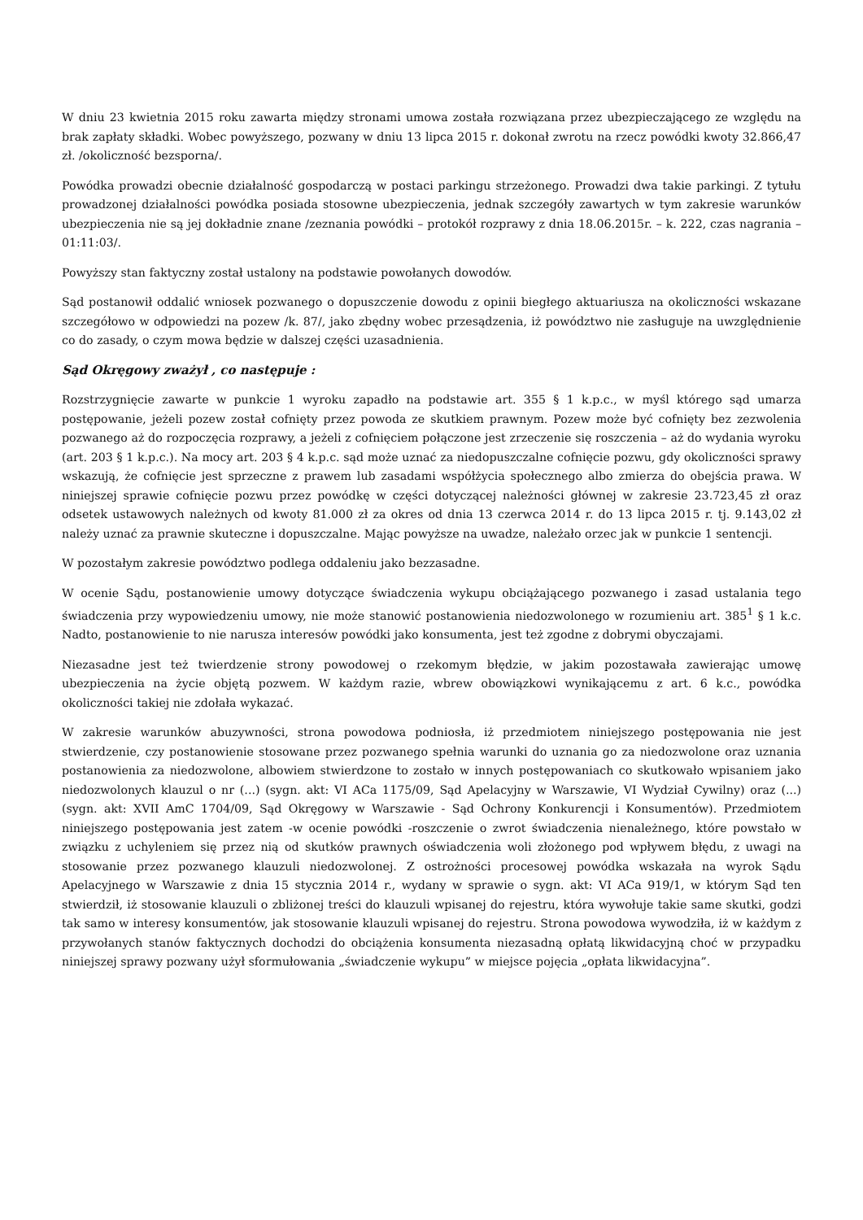W dniu 23 kwietnia 2015 roku zawarta między stronami umowa została rozwiązana przez ubezpieczającego ze względu na brak zapłaty składki. Wobec powyższego, pozwany w dniu 13 lipca 2015 r. dokonał zwrotu na rzecz powódki kwoty 32.866,47 zł. /okoliczność bezsporna/.
Powódka prowadzi obecnie działalność gospodarczą w postaci parkingu strzeżonego. Prowadzi dwa takie parkingi. Z tytułu prowadzonej działalności powódka posiada stosowne ubezpieczenia, jednak szczegóły zawartych w tym zakresie warunków ubezpieczenia nie są jej dokładnie znane /zeznania powódki – protokół rozprawy z dnia 18.06.2015r. – k. 222, czas nagrania – 01:11:03/.
Powyższy stan faktyczny został ustalony na podstawie powołanych dowodów.
Sąd postanowił oddalić wniosek pozwanego o dopuszczenie dowodu z opinii biegłego aktuariusza na okoliczności wskazane szczegółowo w odpowiedzi na pozew /k. 87/, jako zbędny wobec przesądzenia, iż powództwo nie zasługuje na uwzględnienie co do zasady, o czym mowa będzie w dalszej części uzasadnienia.
Sąd Okręgowy zważył , co następuje :
Rozstrzygnięcie zawarte w punkcie 1 wyroku zapadło na podstawie art. 355 § 1 k.p.c., w myśl którego sąd umarza postępowanie, jeżeli pozew został cofnięty przez powoda ze skutkiem prawnym. Pozew może być cofnięty bez zezwolenia pozwanego aż do rozpoczęcia rozprawy, a jeżeli z cofnięciem połączone jest zrzeczenie się roszczenia – aż do wydania wyroku (art. 203 § 1 k.p.c.). Na mocy art. 203 § 4 k.p.c. sąd może uznać za niedopuszczalne cofnięcie pozwu, gdy okoliczności sprawy wskazują, że cofnięcie jest sprzeczne z prawem lub zasadami współżycia społecznego albo zmierza do obejścia prawa. W niniejszej sprawie cofnięcie pozwu przez powódkę w części dotyczącej należności głównej w zakresie 23.723,45 zł oraz odsetek ustawowych należnych od kwoty 81.000 zł za okres od dnia 13 czerwca 2014 r. do 13 lipca 2015 r. tj. 9.143,02 zł należy uznać za prawnie skuteczne i dopuszczalne. Mając powyższe na uwadze, należało orzec jak w punkcie 1 sentencji.
W pozostałym zakresie powództwo podlega oddaleniu jako bezzasadne.
W ocenie Sądu, postanowienie umowy dotyczące świadczenia wykupu obciążającego pozwanego i zasad ustalania tego świadczenia przy wypowiedzeniu umowy, nie może stanowić postanowienia niedozwolonego w rozumieniu art. 385<sup>1</sup> § 1 k.c. Nadto, postanowienie to nie narusza interesów powódki jako konsumenta, jest też zgodne z dobrymi obyczajami.
Niezasadne jest też twierdzenie strony powodowej o rzekomym błędzie, w jakim pozostawała zawierając umowę ubezpieczenia na życie objętą pozwem. W każdym razie, wbrew obowiązkowi wynikającemu z art. 6 k.c., powódka okoliczności takiej nie zdołała wykazać.
W zakresie warunków abuzywności, strona powodowa podniosła, iż przedmiotem niniejszego postępowania nie jest stwierdzenie, czy postanowienie stosowane przez pozwanego spełnia warunki do uznania go za niedozwolone oraz uznania postanowienia za niedozwolone, albowiem stwierdzone to zostało w innych postępowaniach co skutkowało wpisaniem jako niedozwolonych klauzul o nr (...) (sygn. akt: VI ACa 1175/09, Sąd Apelacyjny w Warszawie, VI Wydział Cywilny) oraz (...) (sygn. akt: XVII AmC 1704/09, Sąd Okręgowy w Warszawie - Sąd Ochrony Konkurencji i Konsumentów). Przedmiotem niniejszego postępowania jest zatem -w ocenie powódki -roszczenie o zwrot świadczenia nienależnego, które powstało w związku z uchyleniem się przez nią od skutków prawnych oświadczenia woli złożonego pod wpływem błędu, z uwagi na stosowanie przez pozwanego klauzuli niedozwolonej. Z ostrożności procesowej powódka wskazała na wyrok Sądu Apelacyjnego w Warszawie z dnia 15 stycznia 2014 r., wydany w sprawie o sygn. akt: VI ACa 919/1, w którym Sąd ten stwierdził, iż stosowanie klauzuli o zbliżonej treści do klauzuli wpisanej do rejestru, która wywołuje takie same skutki, godzi tak samo w interesy konsumentów, jak stosowanie klauzuli wpisanej do rejestru. Strona powodowa wywodziła, iż w każdym z przywołanych stanów faktycznych dochodzi do obciążenia konsumenta niezasadną opłatą likwidacyjną choć w przypadku niniejszej sprawy pozwany użył sformułowania „świadczenie wykupu” w miejsce pojęcia „opłata likwidacyjna”.